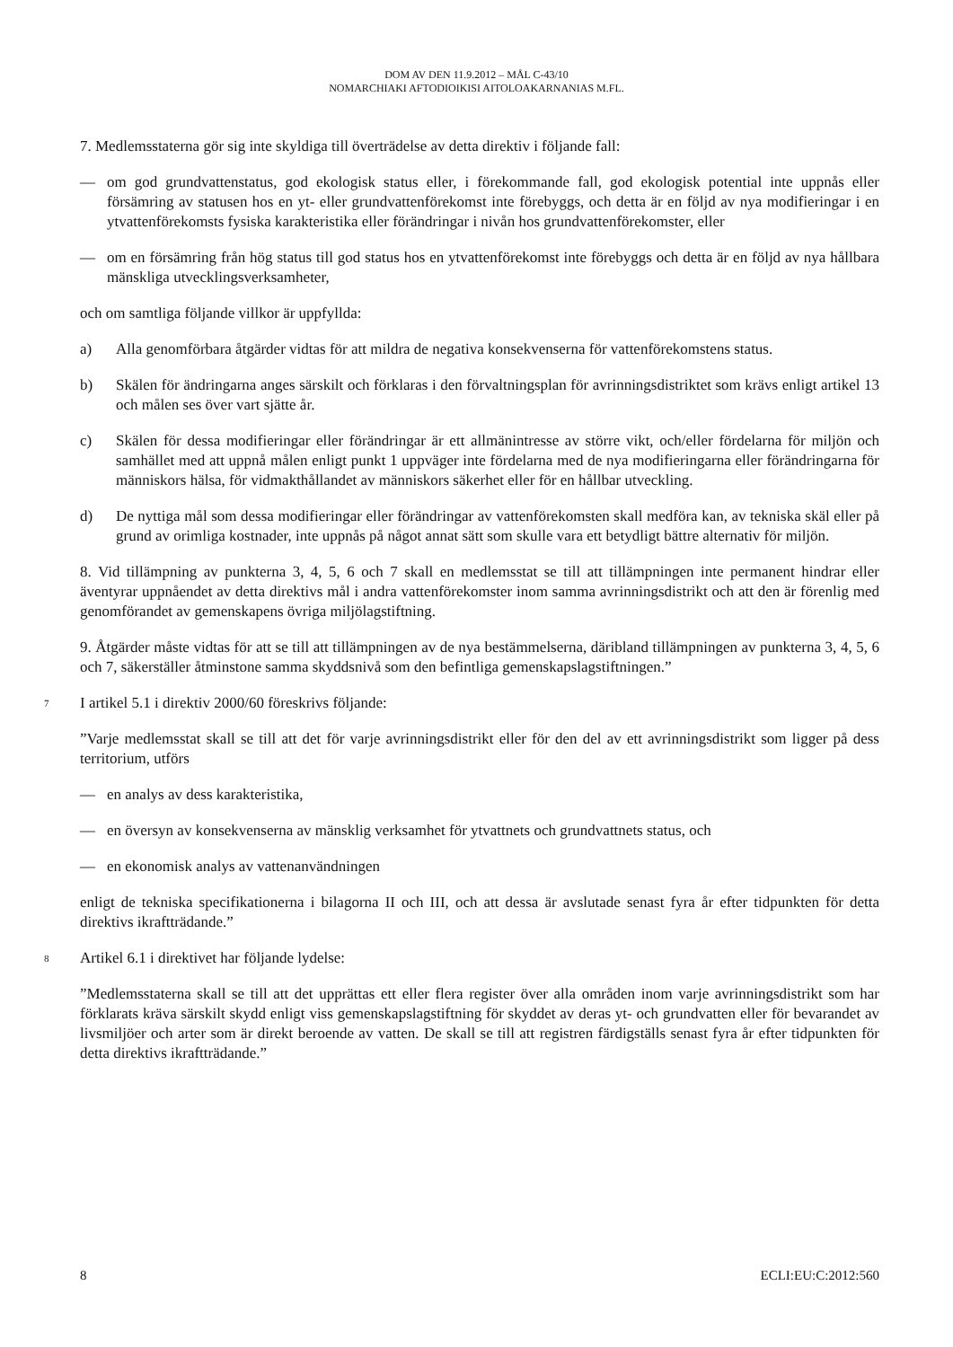DOM AV DEN 11.9.2012 – MÅL C-43/10
NOMARCHIAKI AFTODIOIKISI AITOLOAKARNANIAS M.FL.
7. Medlemsstaterna gör sig inte skyldiga till överträdelse av detta direktiv i följande fall:
— om god grundvattenstatus, god ekologisk status eller, i förekommande fall, god ekologisk potential inte uppnås eller försämring av statusen hos en yt- eller grundvattenförekomst inte förebyggs, och detta är en följd av nya modifieringar i en ytvattenförekomsts fysiska karakteristika eller förändringar i nivån hos grundvattenförekomster, eller
— om en försämring från hög status till god status hos en ytvattenförekomst inte förebyggs och detta är en följd av nya hållbara mänskliga utvecklingsverksamheter,
och om samtliga följande villkor är uppfyllda:
a) Alla genomförbara åtgärder vidtas för att mildra de negativa konsekvenserna för vattenförekomstens status.
b) Skälen för ändringarna anges särskilt och förklaras i den förvaltningsplan för avrinningsdistriktet som krävs enligt artikel 13 och målen ses över vart sjätte år.
c) Skälen för dessa modifieringar eller förändringar är ett allmänintresse av större vikt, och/eller fördelarna för miljön och samhället med att uppnå målen enligt punkt 1 uppväger inte fördelarna med de nya modifieringarna eller förändringarna för människors hälsa, för vidmakthållandet av människors säkerhet eller för en hållbar utveckling.
d) De nyttiga mål som dessa modifieringar eller förändringar av vattenförekomsten skall medföra kan, av tekniska skäl eller på grund av orimliga kostnader, inte uppnås på något annat sätt som skulle vara ett betydligt bättre alternativ för miljön.
8. Vid tillämpning av punkterna 3, 4, 5, 6 och 7 skall en medlemsstat se till att tillämpningen inte permanent hindrar eller äventyrar uppnåendet av detta direktivs mål i andra vattenförekomster inom samma avrinningsdistrikt och att den är förenlig med genomförandet av gemenskapens övriga miljölagstiftning.
9. Åtgärder måste vidtas för att se till att tillämpningen av de nya bestämmelserna, däribland tillämpningen av punkterna 3, 4, 5, 6 och 7, säkerställer åtminstone samma skyddsnivå som den befintliga gemenskapslagstiftningen.”
7 I artikel 5.1 i direktiv 2000/60 föreskrivs följande:
”Varje medlemsstat skall se till att det för varje avrinningsdistrikt eller för den del av ett avrinningsdistrikt som ligger på dess territorium, utförs
— en analys av dess karakteristika,
— en översyn av konsekvenserna av mänsklig verksamhet för ytvattnets och grundvattnets status, och
— en ekonomisk analys av vattenanvändningen
enligt de tekniska specifikationerna i bilagorna II och III, och att dessa är avslutade senast fyra år efter tidpunkten för detta direktivs ikraftträdande.”
8 Artikel 6.1 i direktivet har följande lydelse:
”Medlemsstaterna skall se till att det upprättas ett eller flera register över alla områden inom varje avrinningsdistrikt som har förklarats kräva särskilt skydd enligt viss gemenskapslagstiftning för skyddet av deras yt- och grundvatten eller för bevarandet av livsmiljöer och arter som är direkt beroende av vatten. De skall se till att registren färdigställs senast fyra år efter tidpunkten för detta direktivs ikraftträdande.”
8 ECLI:EU:C:2012:560